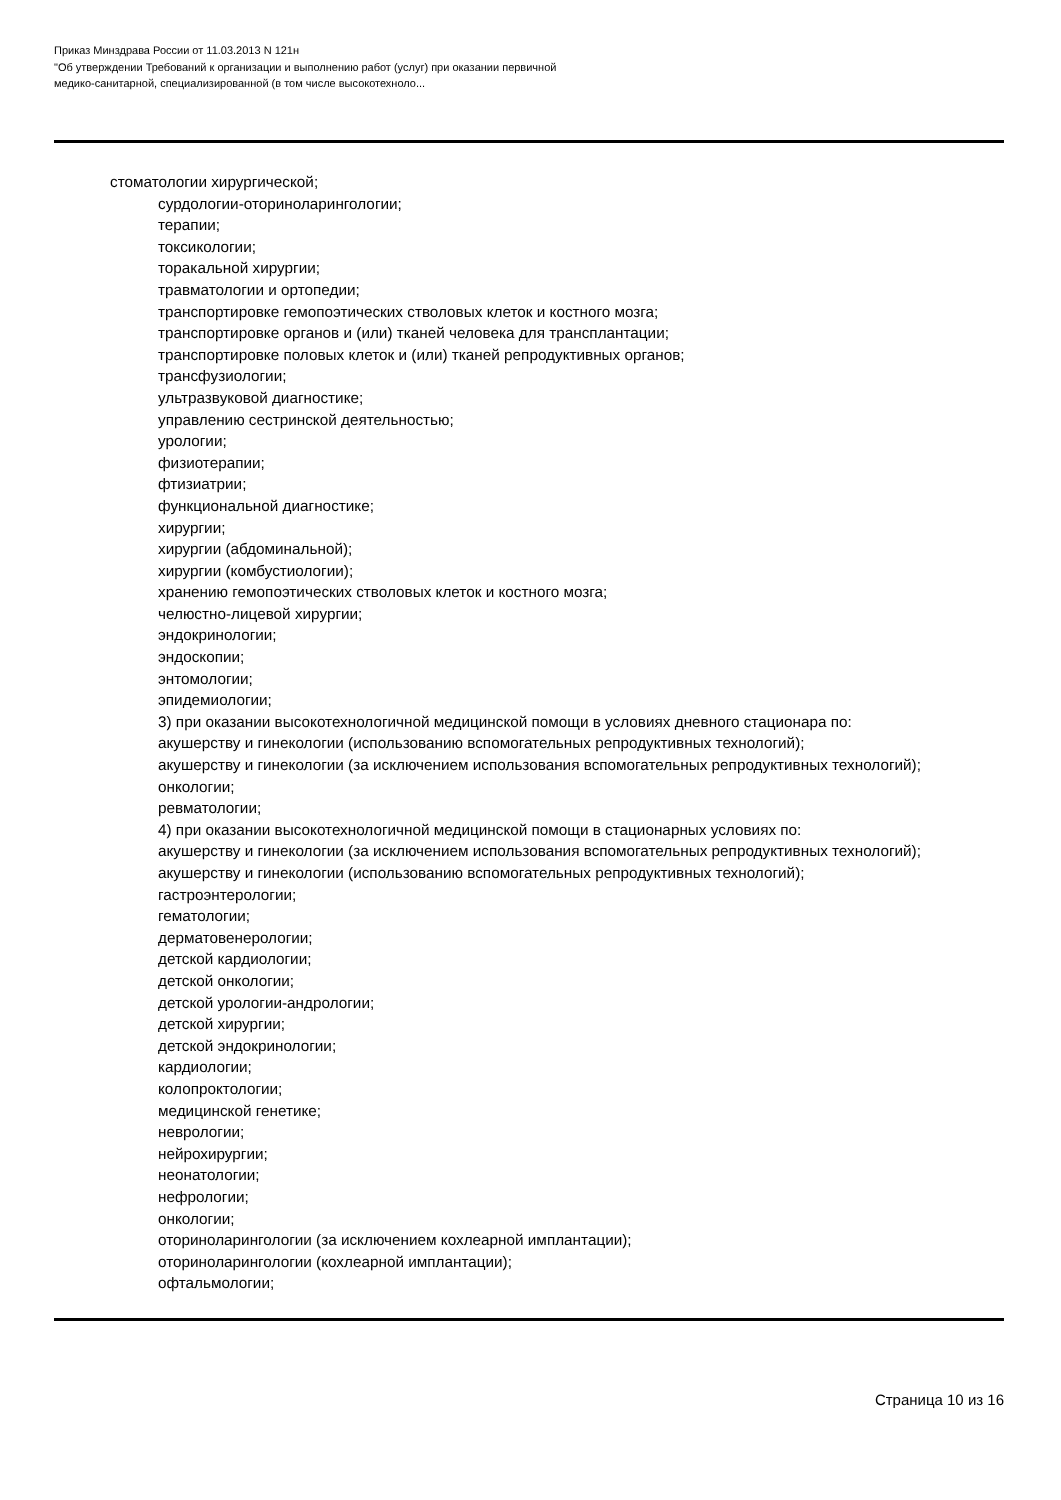Приказ Минздрава России от 11.03.2013 N 121н
"Об утверждении Требований к организации и выполнению работ (услуг) при оказании первичной медико-санитарной, специализированной (в том числе высокотехноло...
стоматологии хирургической;
сурдологии-оториноларингологии;
терапии;
токсикологии;
торакальной хирургии;
травматологии и ортопедии;
транспортировке гемопоэтических стволовых клеток и костного мозга;
транспортировке органов и (или) тканей человека для трансплантации;
транспортировке половых клеток и (или) тканей репродуктивных органов;
трансфузиологии;
ультразвуковой диагностике;
управлению сестринской деятельностью;
урологии;
физиотерапии;
фтизиатрии;
функциональной диагностике;
хирургии;
хирургии (абдоминальной);
хирургии (комбустиологии);
хранению гемопоэтических стволовых клеток и костного мозга;
челюстно-лицевой хирургии;
эндокринологии;
эндоскопии;
энтомологии;
эпидемиологии;
3) при оказании высокотехнологичной медицинской помощи в условиях дневного стационара по:
акушерству и гинекологии (использованию вспомогательных репродуктивных технологий);
акушерству и гинекологии (за исключением использования вспомогательных репродуктивных технологий);
онкологии;
ревматологии;
4) при оказании высокотехнологичной медицинской помощи в стационарных условиях по:
акушерству и гинекологии (за исключением использования вспомогательных репродуктивных технологий);
акушерству и гинекологии (использованию вспомогательных репродуктивных технологий);
гастроэнтерологии;
гематологии;
дерматовенерологии;
детской кардиологии;
детской онкологии;
детской урологии-андрологии;
детской хирургии;
детской эндокринологии;
кардиологии;
колопроктологии;
медицинской генетике;
неврологии;
нейрохирургии;
неонатологии;
нефрологии;
онкологии;
оториноларингологии (за исключением кохлеарной имплантации);
оториноларингологии (кохлеарной имплантации);
офтальмологии;
Страница 10 из 16